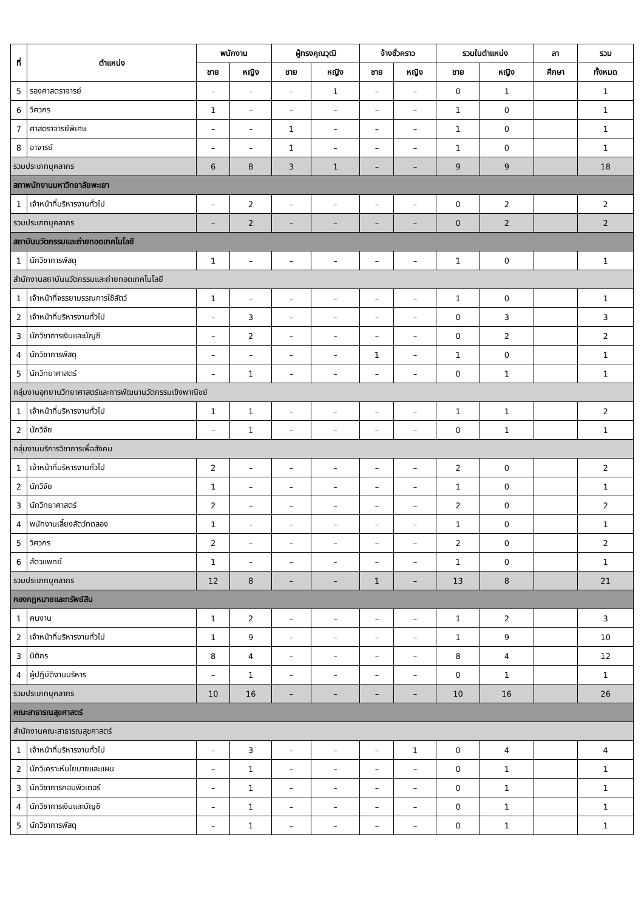| ที่ | ตำแหน่ง | พนักงาน | | ผู้ทรงคุณวุฒิ | | จ้างชั่วคราว | | รวมในตำแหน่ง | | ลา | รวม |
| --- | --- | --- | --- | --- | --- | --- | --- | --- | --- | --- | --- |
| | | ชาย | หญิง | ชาย | หญิง | ชาย | หญิง | ชาย | หญิง | ศึกษา | ทั้งหมด |
| 5 | รองศาสตราจารย์ | – | – | – | 1 | – | – | 0 | 1 | | 1 |
| 6 | วิศวกร | 1 | – | – | – | – | – | 1 | 0 | | 1 |
| 7 | ศาสตราจารย์พิเศษ | – | – | 1 | – | – | – | 1 | 0 | | 1 |
| 8 | อาจารย์ | – | – | 1 | – | – | – | 1 | 0 | | 1 |
| รวมประเภทบุคลากร | | 6 | 8 | 3 | 1 | – | – | 9 | 9 | | 18 |
| สภาพนักงานมหาวิทยาลัยพะเยา | | | | | | | | | | | |
| 1 | เจ้าหน้าที่บริหารงานทั่วไป | – | 2 | – | – | – | – | 0 | 2 | | 2 |
| รวมประเภทบุคลากร | | – | 2 | – | – | – | – | 0 | 2 | | 2 |
| สถาบันนวัตกรรมและถ่ายทอดเทคโนโลยี | | | | | | | | | | | |
| 1 | นักวิชาการพัสดุ | 1 | – | – | – | – | – | 1 | 0 | | 1 |
| สำนักงานสถาบันนวัตกรรมและถ่ายทอดเทคโนโลยี | | | | | | | | | | | |
| 1 | เจ้าหน้าที่จรรยาบรรณการใช้สัตว์ | 1 | – | – | – | – | – | 1 | 0 | | 1 |
| 2 | เจ้าหน้าที่บริหารงานทั่วไป | – | 3 | – | – | – | – | 0 | 3 | | 3 |
| 3 | นักวิชาการเงินและบัญชี | – | 2 | – | – | – | – | 0 | 2 | | 2 |
| 4 | นักวิชาการพัสดุ | – | – | – | – | 1 | – | 1 | 0 | | 1 |
| 5 | นักวิทยาศาสตร์ | – | 1 | – | – | – | – | 0 | 1 | | 1 |
| กลุ่มงานอุทยานวิทยาศาสตร์และการพัฒนานวัตกรรมเชิงพาณิชย์ | | | | | | | | | | | |
| 1 | เจ้าหน้าที่บริหารงานทั่วไป | 1 | 1 | – | – | – | – | 1 | 1 | | 2 |
| 2 | นักวิจัย | – | 1 | – | – | – | – | 0 | 1 | | 1 |
| กลุ่มงานบริการวิชาการเพื่อสังคม | | | | | | | | | | | |
| 1 | เจ้าหน้าที่บริหารงานทั่วไป | 2 | – | – | – | – | – | 2 | 0 | | 2 |
| 2 | นักวิจัย | 1 | – | – | – | – | – | 1 | 0 | | 1 |
| 3 | นักวิทยาศาสตร์ | 2 | – | – | – | – | – | 2 | 0 | | 2 |
| 4 | พนักงานเลี้ยงสัตว์ทดลอง | 1 | – | – | – | – | – | 1 | 0 | | 1 |
| 5 | วิศวกร | 2 | – | – | – | – | – | 2 | 0 | | 2 |
| 6 | สัตวแพทย์ | 1 | – | – | – | – | – | 1 | 0 | | 1 |
| รวมประเภทบุคลากร | | 12 | 8 | – | – | 1 | – | 13 | 8 | | 21 |
| กองกฎหมายและทรัพย์สิน | | | | | | | | | | | |
| 1 | คนงาน | 1 | 2 | – | – | – | – | 1 | 2 | | 3 |
| 2 | เจ้าหน้าที่บริหารงานทั่วไป | 1 | 9 | – | – | – | – | 1 | 9 | | 10 |
| 3 | นิติกร | 8 | 4 | – | – | – | – | 8 | 4 | | 12 |
| 4 | ผู้ปฏิบัติงานบริหาร | – | 1 | – | – | – | – | 0 | 1 | | 1 |
| รวมประเภทบุคลากร | | 10 | 16 | – | – | – | – | 10 | 16 | | 26 |
| คณะสาธารณสุขศาสตร์ | | | | | | | | | | | |
| สำนักงานคณะสาธารณสุขศาสตร์ | | | | | | | | | | | |
| 1 | เจ้าหน้าที่บริหารงานทั่วไป | – | 3 | – | – | – | 1 | 0 | 4 | | 4 |
| 2 | นักวิเคราะห์นโยบายและแผน | – | 1 | – | – | – | – | 0 | 1 | | 1 |
| 3 | นักวิชาการคอมพิวเตอร์ | – | 1 | – | – | – | – | 0 | 1 | | 1 |
| 4 | นักวิชาการเงินและบัญชี | – | 1 | – | – | – | – | 0 | 1 | | 1 |
| 5 | นักวิชาการพัสดุ | – | 1 | – | – | – | – | 0 | 1 | | 1 |